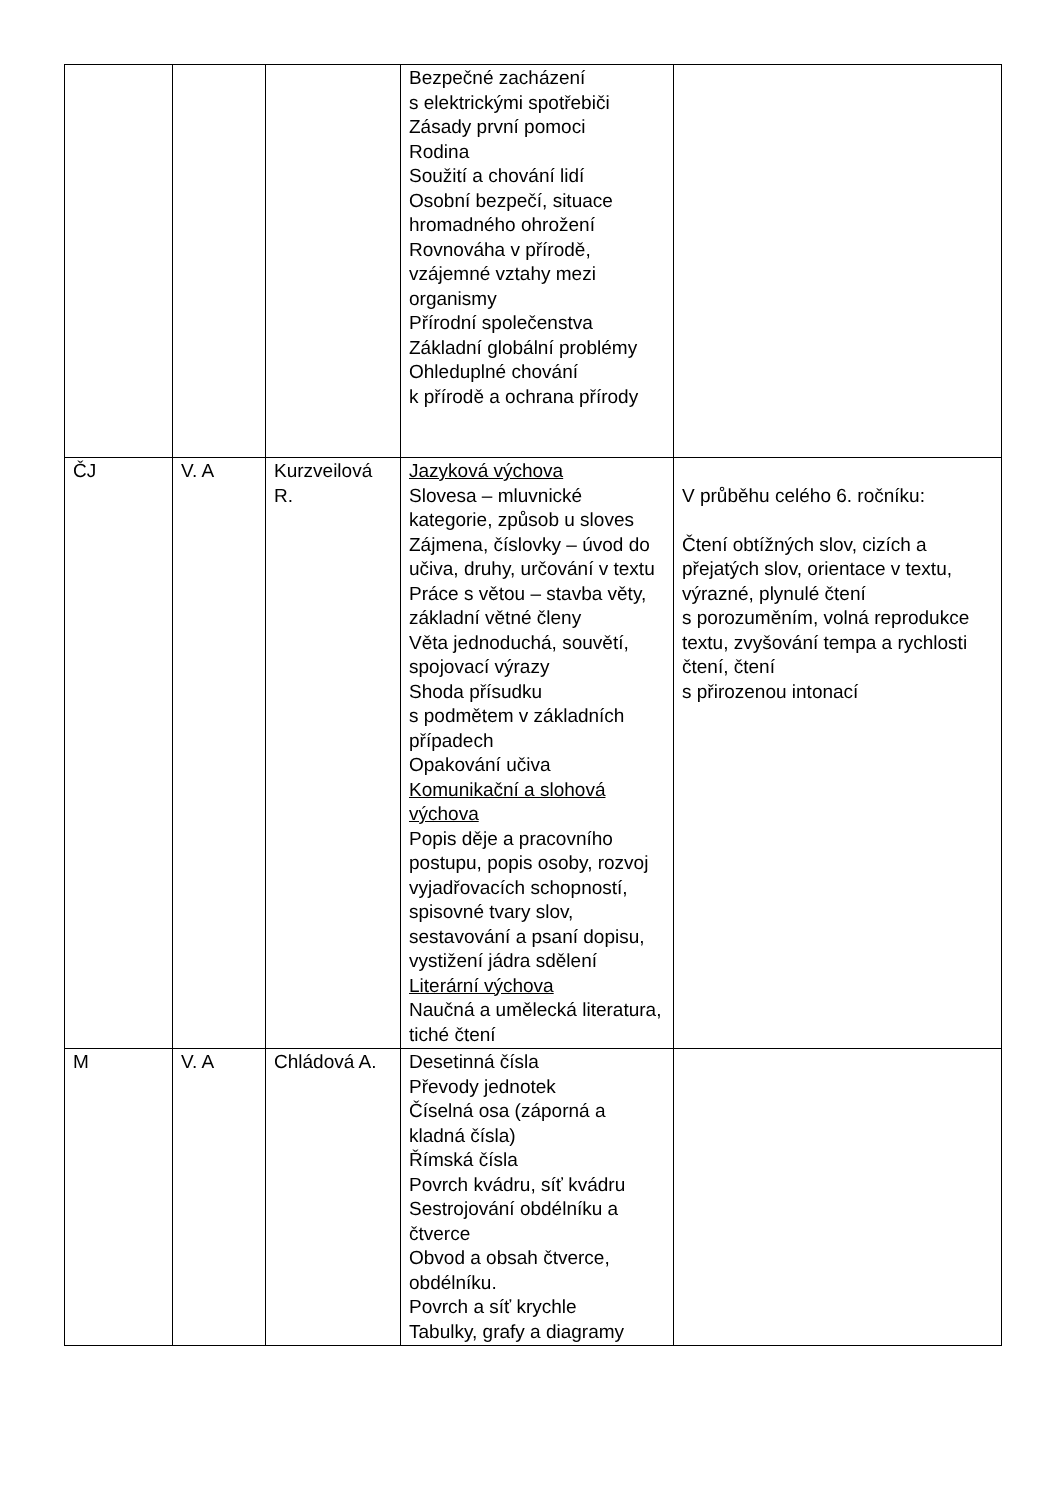| | | | Bezpečné zacházení s elektrickými spotřebiči Zásady první pomoci Rodina Soužití a chování lidí Osobní bezpečí, situace hromadného ohrožení Rovnováha v přírodě, vzájemné vztahy mezi organismy Přírodní společenstva Základní globální problémy Ohleduplné chování k přírodě a ochrana přírody | |
| ČJ | V. A | Kurzveilová R. | Jazyková výchova Slovesa – mluvnické kategorie, způsob u sloves Zájmena, číslovky – úvod do učiva, druhy, určování v textu Práce s větou – stavba věty, základní větné členy Věta jednoduchá, souvětí, spojovací výrazy Shoda přísudku s podmětem v základních případech Opakování učiva Komunikační a slohová výchova Popis děje a pracovního postupu, popis osoby, rozvoj vyjadřovacích schopností, spisovné tvary slov, sestavování a psaní dopisu, vystižení jádra sdělení Literární výchova Naučná a umělecká literatura, tiché čtení | V průběhu celého 6. ročníku: Čtení obtížných slov, cizích a přejatých slov, orientace v textu, výrazné, plynulé čtení s porozuměním, volná reprodukce textu, zvyšování tempa a rychlosti čtení, čtení s přirozenou intonací |
| M | V. A | Chládová A. | Desetinná čísla Převody jednotek Číselná osa (záporná a kladná čísla) Římská čísla Povrch kvádru, síť kvádru Sestrojování obdélníku a čtverce Obvod a obsah čtverce, obdélníku. Povrch a síť krychle Tabulky, grafy a diagramy | |